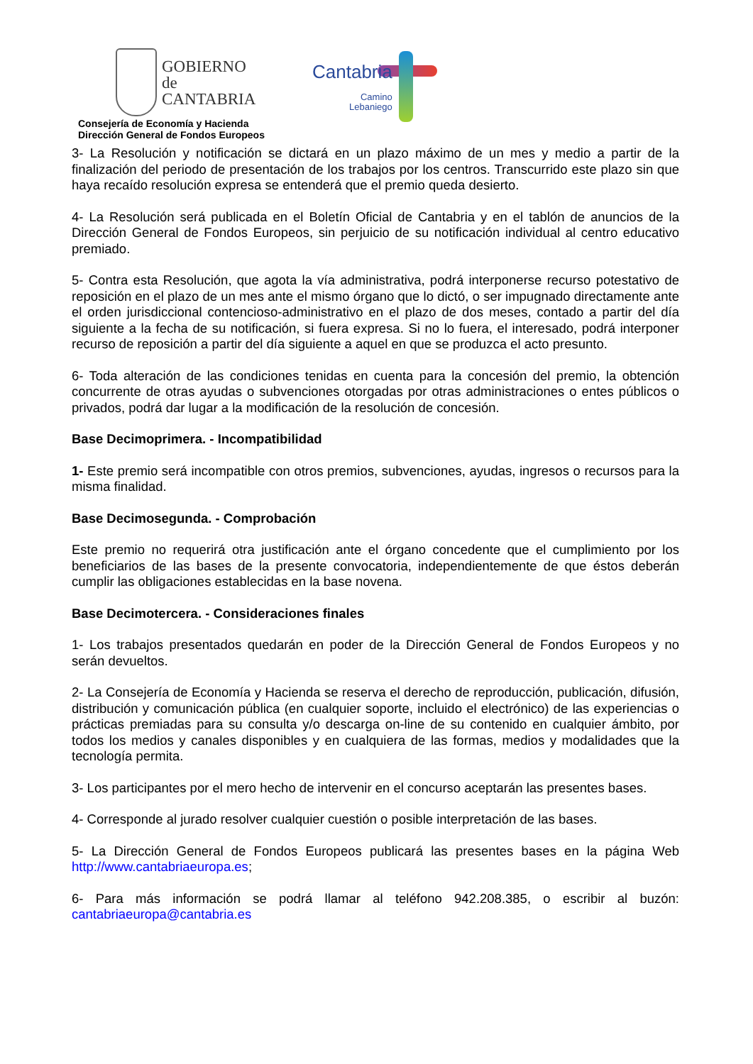GOBIERNO
de
CANTABRIA
Cantabria
Camino
Lebaniego
Consejería de Economía y Hacienda
Dirección General de Fondos Europeos
3- La Resolución y notificación se dictará en un plazo máximo de un mes y medio a partir de la finalización del periodo de presentación de los trabajos por los centros. Transcurrido este plazo sin que haya recaído resolución expresa se entenderá que el premio queda desierto.
4- La Resolución será publicada en el Boletín Oficial de Cantabria y en el tablón de anuncios de la Dirección General de Fondos Europeos, sin perjuicio de su notificación individual al centro educativo premiado.
5- Contra esta Resolución, que agota la vía administrativa, podrá interponerse recurso potestativo de reposición en el plazo de un mes ante el mismo órgano que lo dictó, o ser impugnado directamente ante el orden jurisdiccional contencioso-administrativo en el plazo de dos meses, contado a partir del día siguiente a la fecha de su notificación, si fuera expresa. Si no lo fuera, el interesado, podrá interponer recurso de reposición a partir del día siguiente a aquel en que se produzca el acto presunto.
6- Toda alteración de las condiciones tenidas en cuenta para la concesión del premio, la obtención concurrente de otras ayudas o subvenciones otorgadas por otras administraciones o entes públicos o privados, podrá dar lugar a la modificación de la resolución de concesión.
Base Decimoprimera. - Incompatibilidad
1- Este premio será incompatible con otros premios, subvenciones, ayudas, ingresos o recursos para la misma finalidad.
Base Decimosegunda. - Comprobación
Este premio no requerirá otra justificación ante el órgano concedente que el cumplimiento por los beneficiarios de las bases de la presente convocatoria, independientemente de que éstos deberán cumplir las obligaciones establecidas en la base novena.
Base Decimotercera. - Consideraciones finales
1- Los trabajos presentados quedarán en poder de la Dirección General de Fondos Europeos y no serán devueltos.
2- La Consejería de Economía y Hacienda se reserva el derecho de reproducción, publicación, difusión, distribución y comunicación pública (en cualquier soporte, incluido el electrónico) de las experiencias o prácticas premiadas para su consulta y/o descarga on-line de su contenido en cualquier ámbito, por todos los medios y canales disponibles y en cualquiera de las formas, medios y modalidades que la tecnología permita.
3- Los participantes por el mero hecho de intervenir en el concurso aceptarán las presentes bases.
4- Corresponde al jurado resolver cualquier cuestión o posible interpretación de las bases.
5- La Dirección General de Fondos Europeos publicará las presentes bases en la página Web http://www.cantabriaeuropa.es;
6- Para más información se podrá llamar al teléfono 942.208.385, o escribir al buzón: cantabriaeuropa@cantabria.es